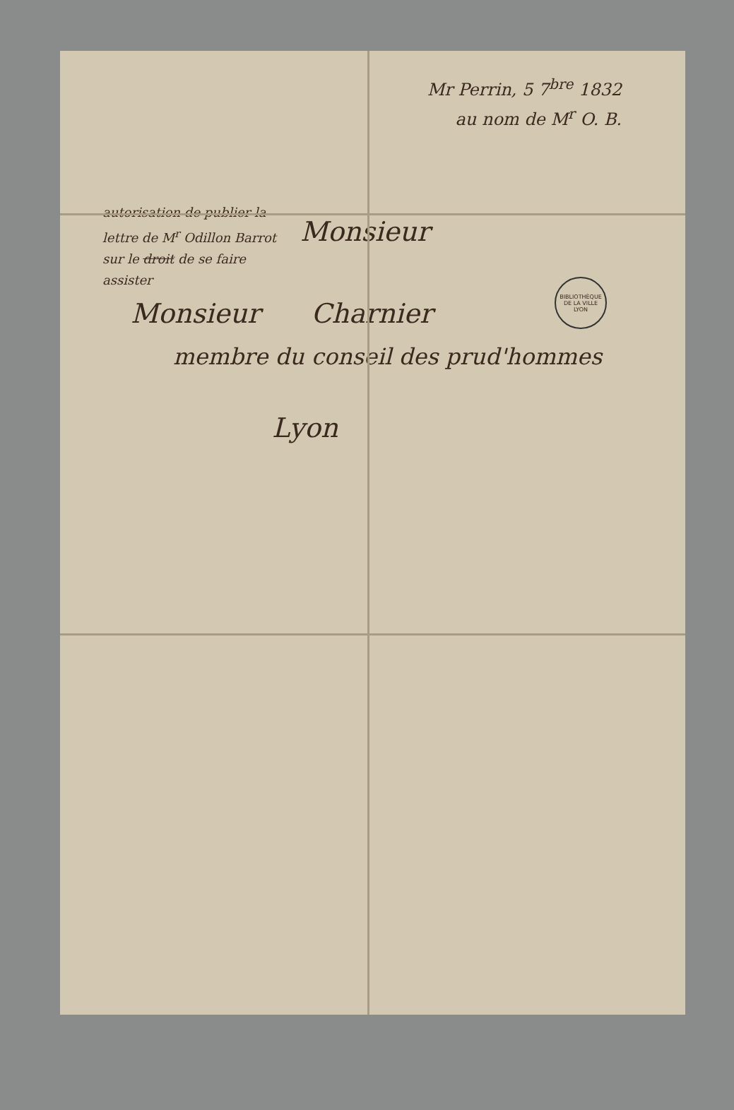Mr Perrin, 5 7<sup>bre</sup> 1832
au nom de M<sup>r</sup> O. B.
BIBLIOTHÈQUE DE LA VILLE LYON
autorisation de publier la lettre de M<sup>r</sup> Odillon Barrot sur le droit de se faire assister
Monsieur
Monsieur Charnier
membre du conseil des prud'hommes
Lyon